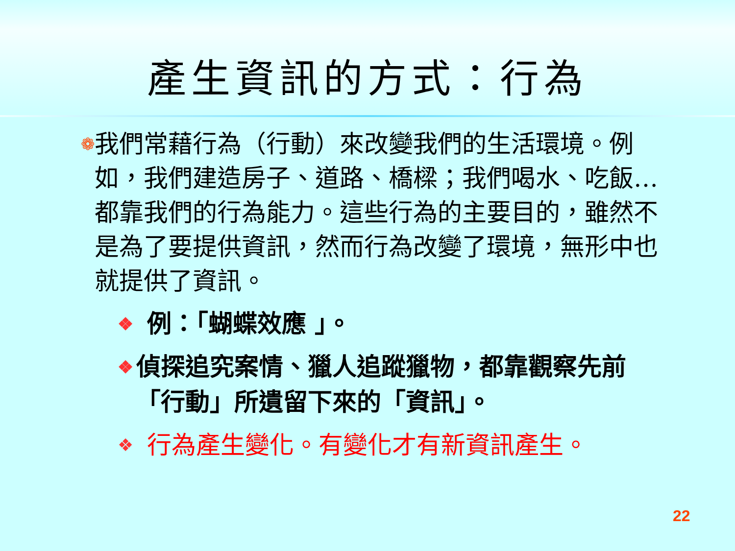產生資訊的方式：行為
❁
我們常藉行為（行動）來改變我們的生活環境。例如，我們建造房子、道路、橋樑；我們喝水、吃飯…都靠我們的行為能力。這些行為的主要目的，雖然不是為了要提供資訊，然而行為改變了環境，無形中也就提供了資訊。
❖
例：「蝴蝶效應 」。
❖
偵探追究案情、獵人追蹤獵物，都靠觀察先前「行動」所遺留下來的「資訊」。
❖
行為產生變化。有變化才有新資訊產生。
22